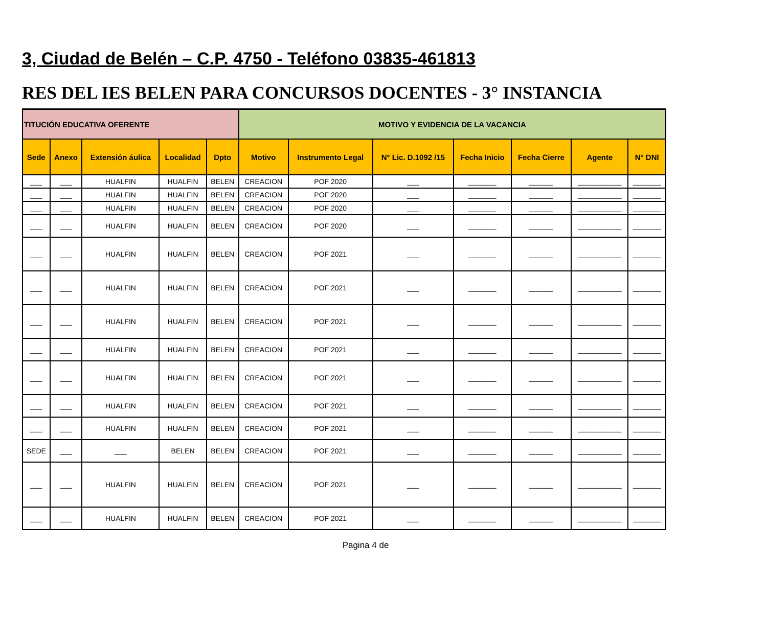3, Ciudad de Belén – C.P. 4750 - Teléfono 03835-461813
RES DEL IES BELEN PARA CONCURSOS DOCENTES - 3° INSTANCIA
| TITUCIÓN EDUCATIVA OFERENTE | | | | | MOTIVO Y EVIDENCIA DE LA VACANCIA | | | | | | |
| --- | --- | --- | --- | --- | --- | --- | --- | --- | --- | --- | --- |
| Sede | Anexo | Extensión áulica | Localidad | Dpto | Motivo | Instrumento Legal | N° Lic. D.1092 /15 | Fecha Inicio | Fecha Cierre | Agente | N° DNI |
| ___ | ___ | HUALFIN | HUALFIN | BELEN | CREACION | POF 2020 | ___ | _______ | ______ | ___________ | _______ |
| ___ | ___ | HUALFIN | HUALFIN | BELEN | CREACION | POF 2020 | ___ | _______ | ______ | ___________ | _______ |
| ___ | ___ | HUALFIN | HUALFIN | BELEN | CREACION | POF 2020 | ___ | _______ | ______ | ___________ | _______ |
| ___ | ___ | HUALFIN | HUALFIN | BELEN | CREACION | POF 2020 | ___ | _______ | ______ | ___________ | _______ |
| ___ | ___ | HUALFIN | HUALFIN | BELEN | CREACION | POF 2021 | ___ | _______ | ______ | ___________ | _______ |
| ___ | ___ | HUALFIN | HUALFIN | BELEN | CREACION | POF 2021 | ___ | _______ | ______ | ___________ | _______ |
| ___ | ___ | HUALFIN | HUALFIN | BELEN | CREACION | POF 2021 | ___ | _______ | ______ | ___________ | _______ |
| ___ | ___ | HUALFIN | HUALFIN | BELEN | CREACION | POF 2021 | ___ | _______ | ______ | ___________ | _______ |
| ___ | ___ | HUALFIN | HUALFIN | BELEN | CREACION | POF 2021 | ___ | _______ | ______ | ___________ | _______ |
| ___ | ___ | HUALFIN | HUALFIN | BELEN | CREACION | POF 2021 | ___ | _______ | ______ | ___________ | _______ |
| ___ | ___ | HUALFIN | HUALFIN | BELEN | CREACION | POF 2021 | ___ | _______ | ______ | ___________ | _______ |
| SEDE | ___ | ___ | BELEN | BELEN | CREACION | POF 2021 | ___ | _______ | ______ | ___________ | _______ |
| ___ | ___ | HUALFIN | HUALFIN | BELEN | CREACION | POF 2021 | ___ | _______ | ______ | ___________ | _______ |
| ___ | ___ | HUALFIN | HUALFIN | BELEN | CREACION | POF 2021 | ___ | _______ | ______ | ___________ | _______ |
Pagina 4 de